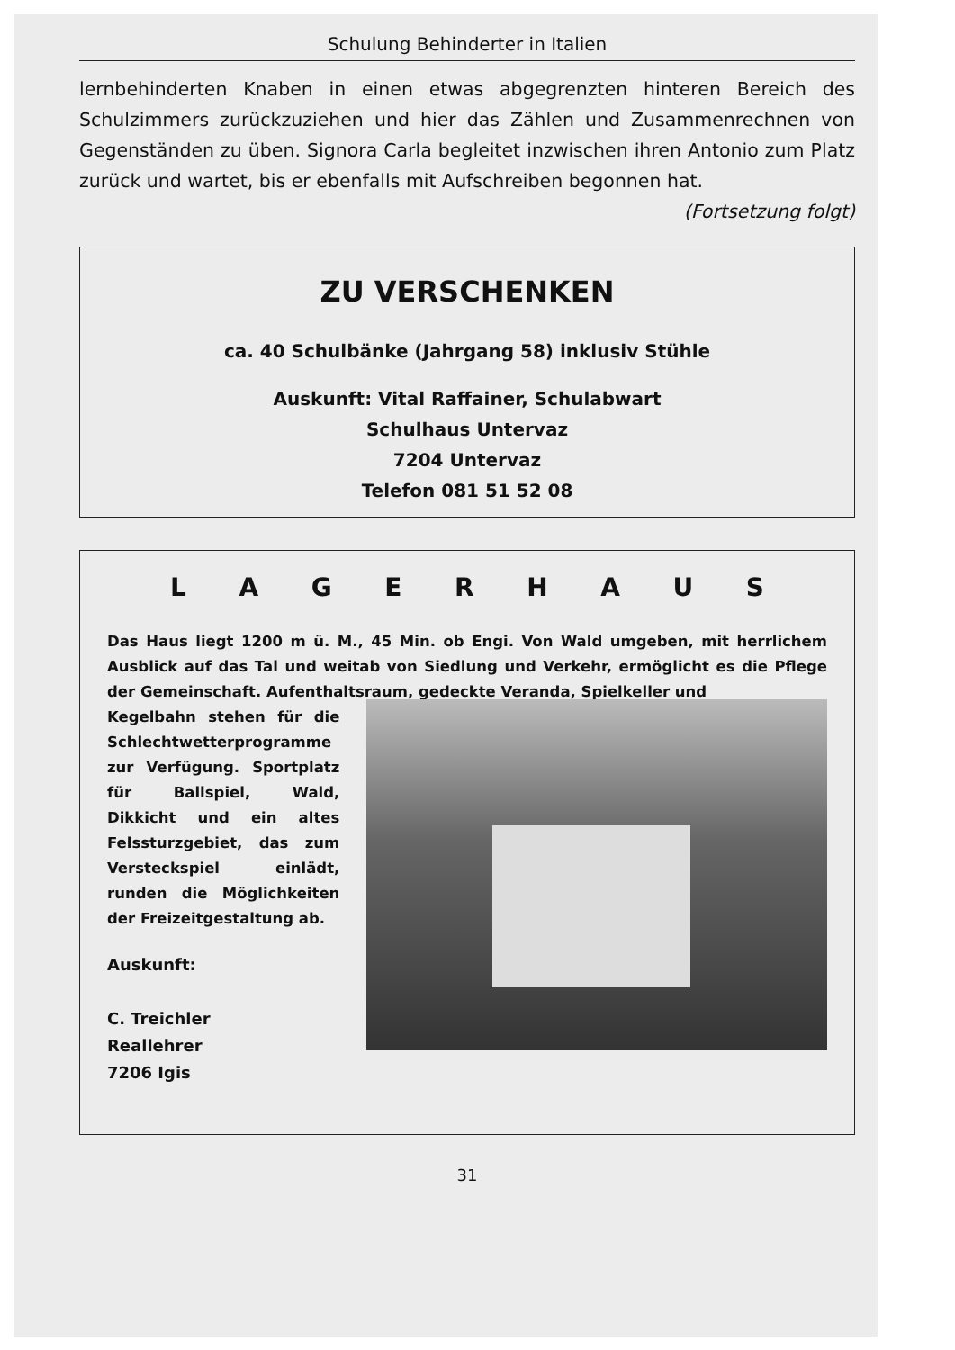Schulung Behinderter in Italien
lernbehinderten Knaben in einen etwas abgegrenzten hinteren Bereich des Schulzimmers zurückzuziehen und hier das Zählen und Zusammenrechnen von Gegenständen zu üben. Signora Carla begleitet inzwischen ihren Antonio zum Platz zurück und wartet, bis er ebenfalls mit Aufschreiben begonnen hat.
(Fortsetzung folgt)
ZU VERSCHENKEN
ca. 40 Schulbänke (Jahrgang 58) inklusiv Stühle
Auskunft: Vital Raffainer, Schulabwart
Schulhaus Untervaz
7204 Untervaz
Telefon 081 51 52 08
L A G E R H A U S
Das Haus liegt 1200 m ü. M., 45 Min. ob Engi. Von Wald umgeben, mit herrlichem Ausblick auf das Tal und weitab von Siedlung und Verkehr, ermöglicht es die Pflege der Gemeinschaft. Aufenthaltsraum, gedeckte Veranda, Spielkeller und
Kegelbahn stehen für die Schlechtwetterprogramme zur Verfügung. Sportplatz für Ballspiel, Wald, Dikkicht und ein altes Felssturzgebiet, das zum Versteckspiel einlädt, runden die Möglichkeiten der Freizeitgestaltung ab.
Auskunft:
C. Treichler
Reallehrer
7206 Igis
31